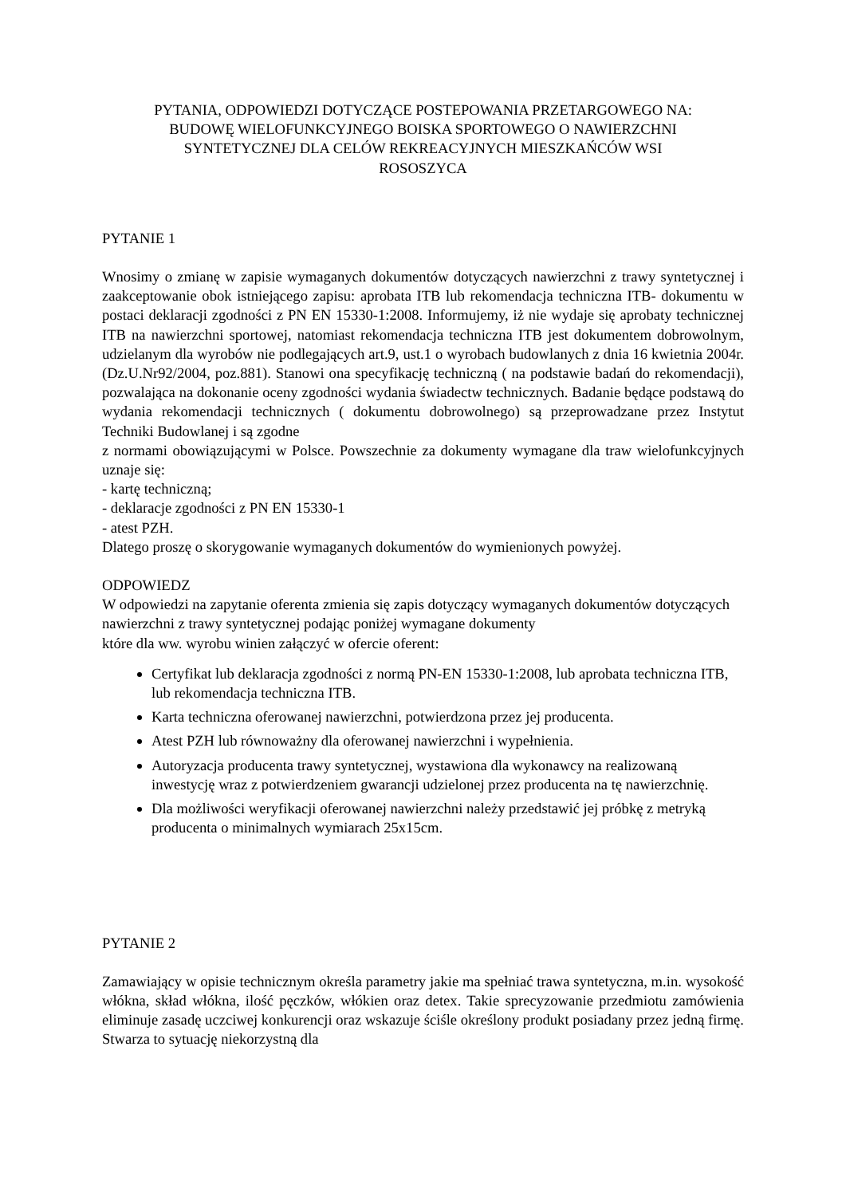PYTANIA, ODPOWIEDZI DOTYCZĄCE POSTEPOWANIA PRZETARGOWEGO NA:
BUDOWĘ WIELOFUNKCYJNEGO BOISKA SPORTOWEGO O NAWIERZCHNI
SYNTETYCZNEJ DLA CELÓW REKREACYJNYCH MIESZKAŃCÓW WSI
ROSOSZYCA
PYTANIE 1
Wnosimy o zmianę w zapisie wymaganych dokumentów dotyczących nawierzchni z trawy syntetycznej i zaakceptowanie obok istniejącego zapisu: aprobata ITB lub rekomendacja techniczna ITB- dokumentu w postaci deklaracji zgodności z PN EN 15330-1:2008. Informujemy, iż nie wydaje się aprobaty technicznej ITB na nawierzchni sportowej, natomiast rekomendacja techniczna ITB jest dokumentem dobrowolnym, udzielanym dla wyrobów nie podlegających art.9, ust.1 o wyrobach budowlanych z dnia 16 kwietnia 2004r. (Dz.U.Nr92/2004, poz.881). Stanowi ona specyfikację techniczną ( na podstawie badań do rekomendacji), pozwalająca na dokonanie oceny zgodności wydania świadectw technicznych. Badanie będące podstawą do wydania rekomendacji technicznych ( dokumentu dobrowolnego) są przeprowadzane przez Instytut Techniki Budowlanej i są zgodne
z normami obowiązującymi w Polsce. Powszechnie za dokumenty wymagane dla traw wielofunkcyjnych uznaje się:
- kartę techniczną;
- deklaracje zgodności z PN EN 15330-1
- atest PZH.
Dlatego proszę o skorygowanie wymaganych dokumentów do wymienionych powyżej.
ODPOWIEDZ
W odpowiedzi na zapytanie oferenta zmienia się zapis dotyczący wymaganych dokumentów dotyczących nawierzchni z trawy syntetycznej podając poniżej wymagane dokumenty
które dla ww. wyrobu winien załączyć w ofercie oferent:
Certyfikat lub deklaracja zgodności z normą PN-EN 15330-1:2008, lub aprobata techniczna ITB, lub rekomendacja techniczna ITB.
Karta techniczna oferowanej nawierzchni, potwierdzona przez jej producenta.
Atest PZH lub równoważny dla oferowanej nawierzchni i wypełnienia.
Autoryzacja producenta trawy syntetycznej, wystawiona dla wykonawcy na realizowaną inwestycję wraz z potwierdzeniem gwarancji udzielonej przez producenta na tę nawierzchnię.
Dla możliwości weryfikacji oferowanej nawierzchni należy przedstawić jej próbkę z metryką producenta o minimalnych wymiarach 25x15cm.
PYTANIE 2
Zamawiający w opisie technicznym określa parametry jakie ma spełniać trawa syntetyczna, m.in. wysokość włókna, skład włókna, ilość pęczków, włókien oraz detex. Takie sprecyzowanie przedmiotu zamówienia eliminuje zasadę uczciwej konkurencji oraz wskazuje ściśle określony produkt posiadany przez jedną firmę. Stwarza to sytuację niekorzystną dla